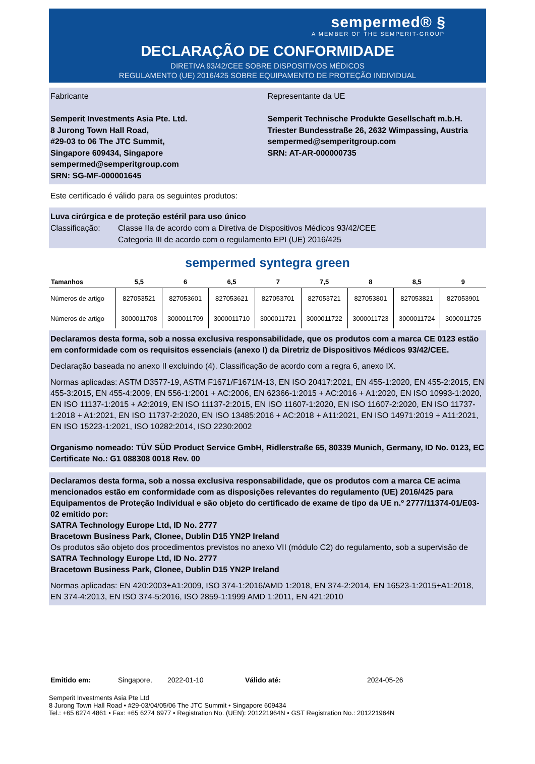sempermed® §
A MEMBER OF THE SEMPERIT-GROUP
DECLARAÇÃO DE CONFORMIDADE
DIRETIVA 93/42/CEE SOBRE DISPOSITIVOS MÉDICOS
REGULAMENTO (UE) 2016/425 SOBRE EQUIPAMENTO DE PROTEÇÃO INDIVIDUAL
Fabricante
Semperit Investments Asia Pte. Ltd.
8 Jurong Town Hall Road,
#29-03 to 06 The JTC Summit,
Singapore 609434, Singapore
sempermed@semperitgroup.com
SRN: SG-MF-000001645
Representante da UE
Semperit Technische Produkte Gesellschaft m.b.H.
Triester Bundesstraße 26, 2632 Wimpassing, Austria
sempermed@semperitgroup.com
SRN: AT-AR-000000735
Este certificado é válido para os seguintes produtos:
Luva cirúrgica e de proteção estéril para uso único
Classificação: Classe IIa de acordo com a Diretiva de Dispositivos Médicos 93/42/CEE
Categoria III de acordo com o regulamento EPI (UE) 2016/425
sempermed syntegra green
| Tamanhos | 5,5 | 6 | 6,5 | 7 | 7,5 | 8 | 8,5 | 9 |
| --- | --- | --- | --- | --- | --- | --- | --- | --- |
| Números de artigo | 827053521 | 827053601 | 827053621 | 827053701 | 827053721 | 827053801 | 827053821 | 827053901 |
| Números de artigo | 3000011708 | 3000011709 | 3000011710 | 3000011721 | 3000011722 | 3000011723 | 3000011724 | 3000011725 |
Declaramos desta forma, sob a nossa exclusiva responsabilidade, que os produtos com a marca CE 0123 estão em conformidade com os requisitos essenciais (anexo I) da Diretriz de Dispositivos Médicos 93/42/CEE.
Declaração baseada no anexo II excluindo (4). Classificação de acordo com a regra 6, anexo IX.
Normas aplicadas: ASTM D3577-19, ASTM F1671/F1671M-13, EN ISO 20417:2021, EN 455-1:2020, EN 455-2:2015, EN 455-3:2015, EN 455-4:2009, EN 556-1:2001 + AC:2006, EN 62366-1:2015 + AC:2016 + A1:2020, EN ISO 10993-1:2020, EN ISO 11137-1:2015 + A2:2019, EN ISO 11137-2:2015, EN ISO 11607-1:2020, EN ISO 11607-2:2020, EN ISO 11737-1:2018 + A1:2021, EN ISO 11737-2:2020, EN ISO 13485:2016 + AC:2018 + A11:2021, EN ISO 14971:2019 + A11:2021, EN ISO 15223-1:2021, ISO 10282:2014, ISO 2230:2002
Organismo nomeado: TÜV SÜD Product Service GmbH, Ridlerstraße 65, 80339 Munich, Germany, ID No. 0123, EC Certificate No.: G1 088308 0018 Rev. 00
Declaramos desta forma, sob a nossa exclusiva responsabilidade, que os produtos com a marca CE acima mencionados estão em conformidade com as disposições relevantes do regulamento (UE) 2016/425 para Equipamentos de Proteção Individual e são objeto do certificado de exame de tipo da UE n.º 2777/11374-01/E03-02 emitido por:
SATRA Technology Europe Ltd, ID No. 2777
Bracetown Business Park, Clonee, Dublin D15 YN2P Ireland
Os produtos são objeto dos procedimentos previstos no anexo VII (módulo C2) do regulamento, sob a supervisão de
SATRA Technology Europe Ltd, ID No. 2777
Bracetown Business Park, Clonee, Dublin D15 YN2P Ireland
Normas aplicadas: EN 420:2003+A1:2009, ISO 374-1:2016/AMD 1:2018, EN 374-2:2014, EN 16523-1:2015+A1:2018, EN 374-4:2013, EN ISO 374-5:2016, ISO 2859-1:1999 AMD 1:2011, EN 421:2010
Emitido em: Singapore, 2022-01-10 Válido até: 2024-05-26
Semperit Investments Asia Pte Ltd
8 Jurong Town Hall Road • #29-03/04/05/06 The JTC Summit • Singapore 609434
Tel.: +65 6274 4861 • Fax: +65 6274 6977 • Registration No. (UEN): 201221964N • GST Registration No.: 201221964N